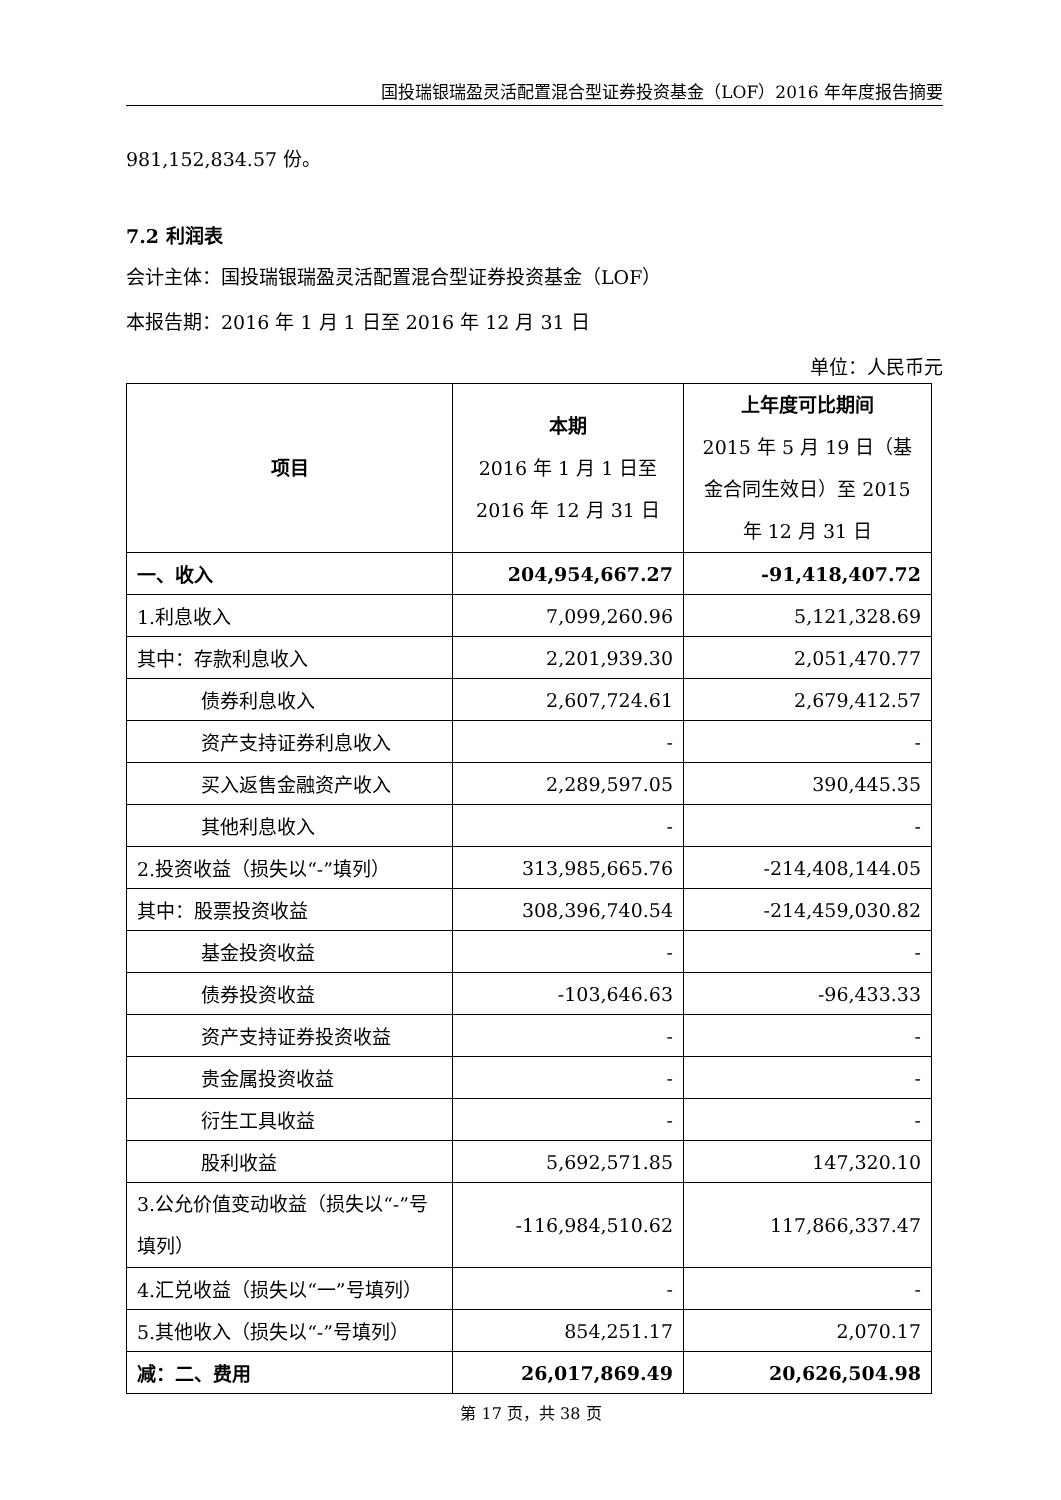国投瑞银瑞盈灵活配置混合型证券投资基金（LOF）2016 年年度报告摘要
981,152,834.57 份。
7.2 利润表
会计主体：国投瑞银瑞盈灵活配置混合型证券投资基金（LOF）
本报告期：2016 年 1 月 1 日至 2016 年 12 月 31 日
单位：人民币元
| 项目 | 本期 2016 年 1 月 1 日至 2016 年 12 月 31 日 | 上年度可比期间 2015 年 5 月 19 日（基金合同生效日）至 2015 年 12 月 31 日 |
| --- | --- | --- |
| 一、收入 | 204,954,667.27 | -91,418,407.72 |
| 1.利息收入 | 7,099,260.96 | 5,121,328.69 |
| 其中：存款利息收入 | 2,201,939.30 | 2,051,470.77 |
| 债券利息收入 | 2,607,724.61 | 2,679,412.57 |
| 资产支持证券利息收入 | - | - |
| 买入返售金融资产收入 | 2,289,597.05 | 390,445.35 |
| 其他利息收入 | - | - |
| 2.投资收益（损失以“-”填列） | 313,985,665.76 | -214,408,144.05 |
| 其中：股票投资收益 | 308,396,740.54 | -214,459,030.82 |
| 基金投资收益 | - | - |
| 债券投资收益 | -103,646.63 | -96,433.33 |
| 资产支持证券投资收益 | - | - |
| 贵金属投资收益 | - | - |
| 衍生工具收益 | - | - |
| 股利收益 | 5,692,571.85 | 147,320.10 |
| 3.公允价值变动收益（损失以“-”号填列） | -116,984,510.62 | 117,866,337.47 |
| 4.汇兑收益（损失以“一”号填列） | - | - |
| 5.其他收入（损失以“-”号填列） | 854,251.17 | 2,070.17 |
| 减：二、费用 | 26,017,869.49 | 20,626,504.98 |
第 17 页，共 38 页